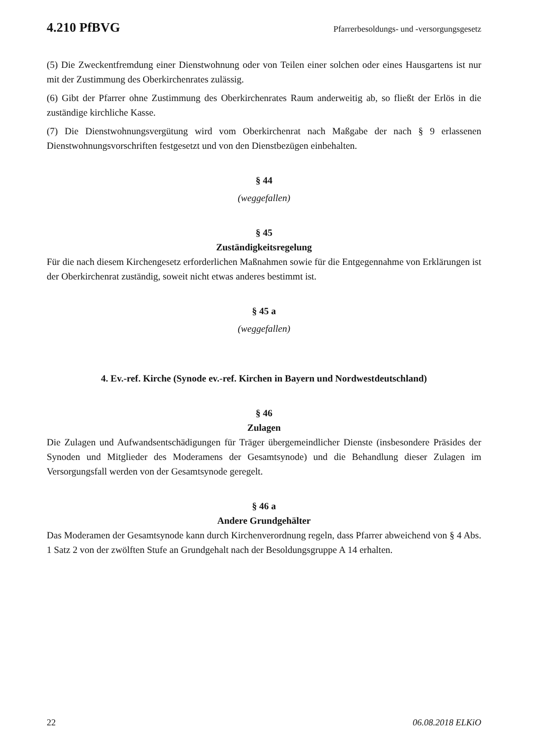4.210 PfBVG Pfarrerbesoldungs- und -versorgungsgesetz
(5) Die Zweckentfremdung einer Dienstwohnung oder von Teilen einer solchen oder eines Hausgartens ist nur mit der Zustimmung des Oberkirchenrates zulässig.
(6) Gibt der Pfarrer ohne Zustimmung des Oberkirchenrates Raum anderweitig ab, so fließt der Erlös in die zuständige kirchliche Kasse.
(7) Die Dienstwohnungsvergütung wird vom Oberkirchenrat nach Maßgabe der nach § 9 erlassenen Dienstwohnungsvorschriften festgesetzt und von den Dienstbezügen einbehalten.
§ 44
(weggefallen)
§ 45
Zuständigkeitsregelung
Für die nach diesem Kirchengesetz erforderlichen Maßnahmen sowie für die Entgegennahme von Erklärungen ist der Oberkirchenrat zuständig, soweit nicht etwas anderes bestimmt ist.
§ 45 a
(weggefallen)
4. Ev.-ref. Kirche (Synode ev.-ref. Kirchen in Bayern und Nordwestdeutschland)
§ 46
Zulagen
Die Zulagen und Aufwandsentschädigungen für Träger übergemeindlicher Dienste (insbesondere Präsides der Synoden und Mitglieder des Moderamens der Gesamtsynode) und die Behandlung dieser Zulagen im Versorgungsfall werden von der Gesamtsynode geregelt.
§ 46 a
Andere Grundgehälter
Das Moderamen der Gesamtsynode kann durch Kirchenverordnung regeln, dass Pfarrer abweichend von § 4 Abs. 1 Satz 2 von der zwölften Stufe an Grundgehalt nach der Besoldungsgruppe A 14 erhalten.
22 06.08.2018 ELKiO